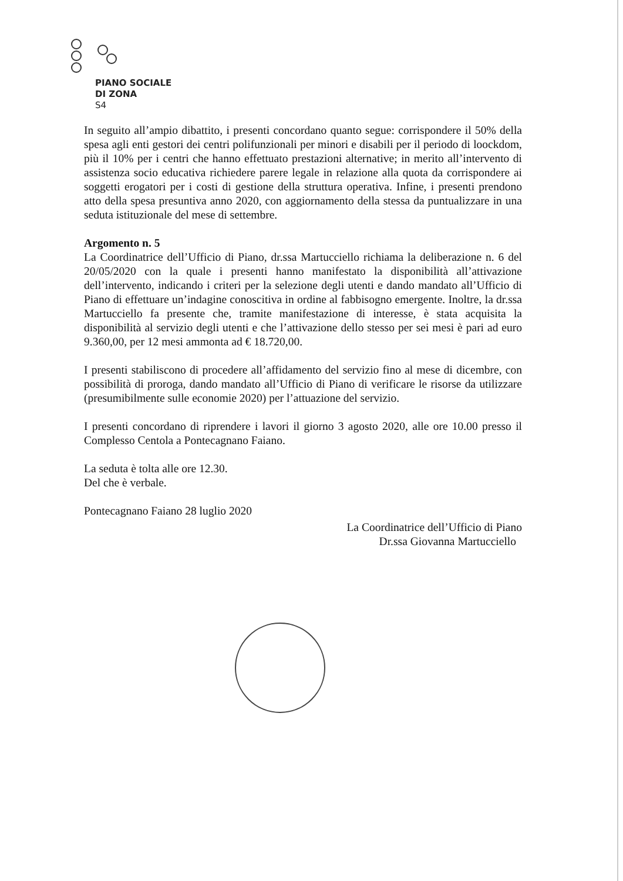PIANO SOCIALE
DI ZONA
S4
In seguito all’ampio dibattito, i presenti concordano quanto segue: corrispondere il 50% della spesa agli enti gestori dei centri polifunzionali per minori e disabili per il periodo di loockdom, più il 10% per i centri che hanno effettuato prestazioni alternative; in merito all’intervento di assistenza socio educativa richiedere parere legale in relazione alla quota da corrispondere ai soggetti erogatori per i costi di gestione della struttura operativa. Infine, i presenti prendono atto della spesa presuntiva anno 2020, con aggiornamento della stessa da puntualizzare in una seduta istituzionale del mese di settembre.
Argomento n. 5
La Coordinatrice dell’Ufficio di Piano, dr.ssa Martucciello richiama la deliberazione n. 6 del 20/05/2020 con la quale i presenti hanno manifestato la disponibilità all’attivazione dell’intervento, indicando i criteri per la selezione degli utenti e dando mandato all’Ufficio di Piano di effettuare un’indagine conoscitiva in ordine al fabbisogno emergente. Inoltre, la dr.ssa Martucciello fa presente che, tramite manifestazione di interesse, è stata acquisita la disponibilità al servizio degli utenti e che l’attivazione dello stesso per sei mesi è pari ad euro 9.360,00, per 12 mesi ammonta ad € 18.720,00.
I presenti stabiliscono di procedere all’affidamento del servizio fino al mese di dicembre, con possibilità di proroga, dando mandato all’Ufficio di Piano di verificare le risorse da utilizzare (presumibilmente sulle economie 2020) per l’attuazione del servizio.
I presenti concordano di riprendere i lavori il giorno 3 agosto 2020, alle ore 10.00 presso il Complesso Centola a Pontecagnano Faiano.
La seduta è tolta alle ore 12.30.
Del che è verbale.
Pontecagnano Faiano 28 luglio 2020
La Coordinatrice dell’Ufficio di Piano
Dr.ssa Giovanna Martucciello